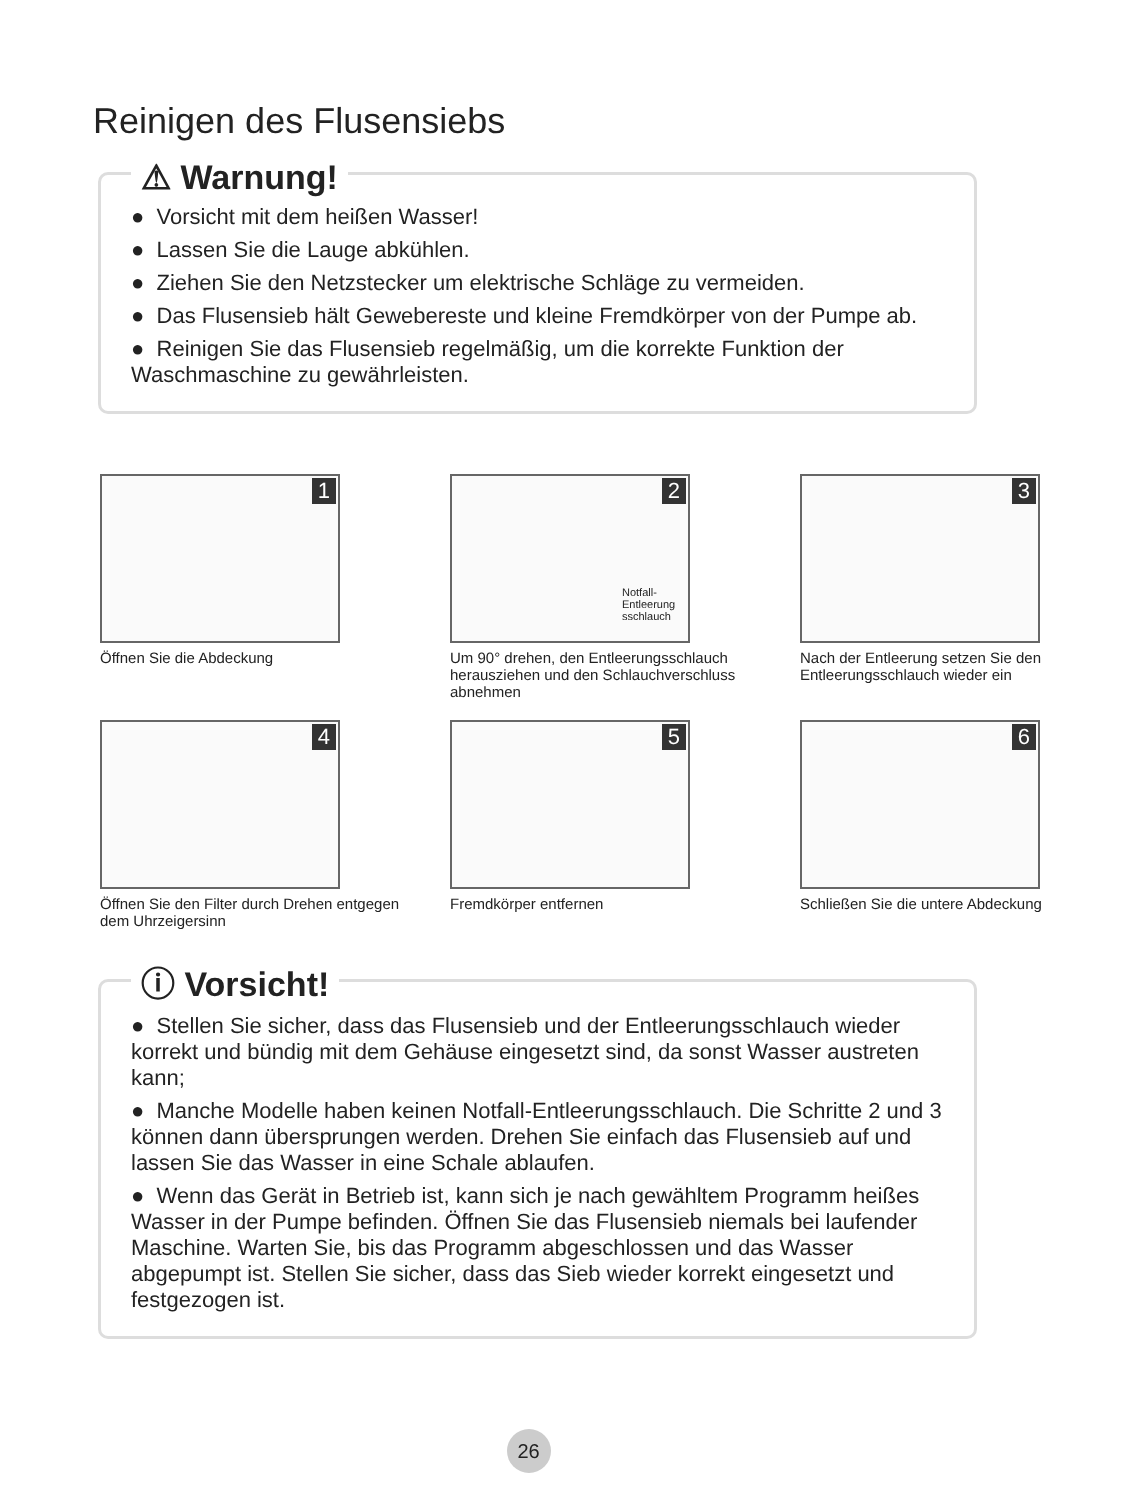Reinigen des Flusensiebs
⚠ Warnung!
● Vorsicht mit dem heißen Wasser!
● Lassen Sie die Lauge abkühlen.
● Ziehen Sie den Netzstecker um elektrische Schläge zu vermeiden.
● Das Flusensieb hält Gewebereste und kleine Fremdkörper von der Pumpe ab.
● Reinigen Sie das Flusensieb regelmäßig, um die korrekte Funktion der Waschmaschine zu gewährleisten.
1
Öffnen Sie die Abdeckung
2
Notfall-
Entleerung
sschlauch
Um 90° drehen, den Entleerungsschlauch herausziehen und den Schlauchverschluss abnehmen
3
Nach der Entleerung setzen Sie den Entleerungsschlauch wieder ein
4
Öffnen Sie den Filter durch Drehen entgegen dem Uhrzeigersinn
5
Fremdkörper entfernen
6
Schließen Sie die untere Abdeckung
ⓘ Vorsicht!
● Stellen Sie sicher, dass das Flusensieb und der Entleerungsschlauch wieder korrekt und bündig mit dem Gehäuse eingesetzt sind, da sonst Wasser austreten kann;
● Manche Modelle haben keinen Notfall-Entleerungsschlauch. Die Schritte 2 und 3 können dann übersprungen werden. Drehen Sie einfach das Flusensieb auf und lassen Sie das Wasser in eine Schale ablaufen.
● Wenn das Gerät in Betrieb ist, kann sich je nach gewähltem Programm heißes Wasser in der Pumpe befinden. Öffnen Sie das Flusensieb niemals bei laufender Maschine. Warten Sie, bis das Programm abgeschlossen und das Wasser abgepumpt ist. Stellen Sie sicher, dass das Sieb wieder korrekt eingesetzt und festgezogen ist.
26